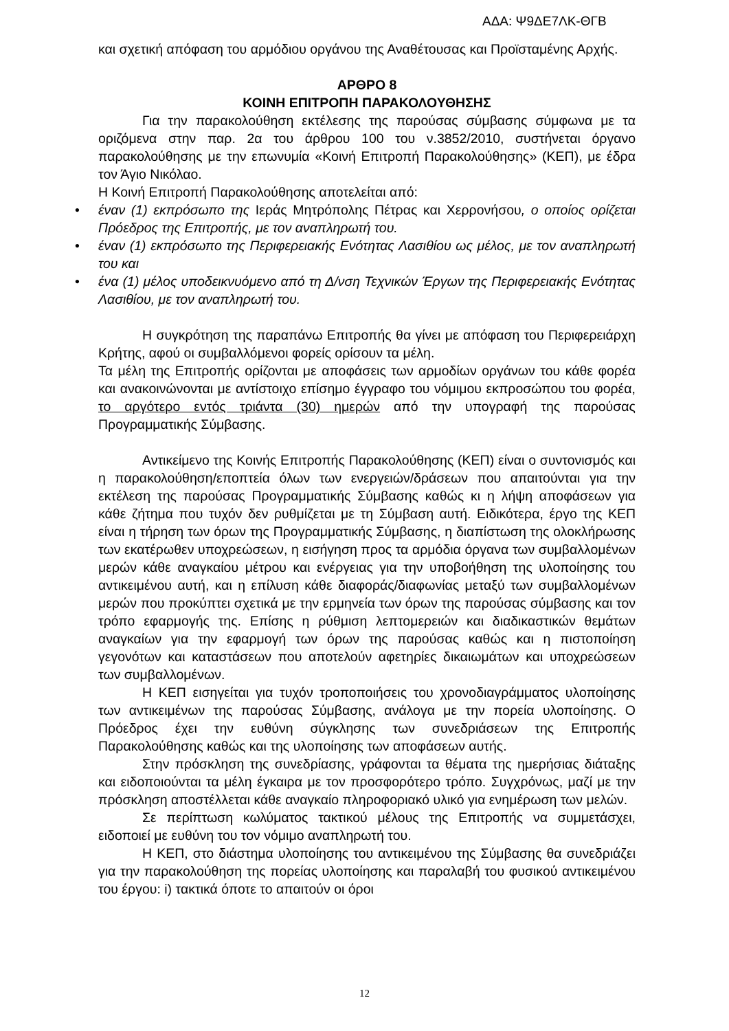ΑΔΑ: Ψ9ΔΕ7ΛΚ-ΘΓΒ
και σχετική απόφαση του αρμόδιου οργάνου της Αναθέτουσας και Προϊσταμένης Αρχής.
ΑΡΘΡΟ 8
ΚΟΙΝΗ ΕΠΙΤΡΟΠΗ ΠΑΡΑΚΟΛΟΥΘΗΣΗΣ
Για την παρακολούθηση εκτέλεσης της παρούσας σύμβασης σύμφωνα με τα οριζόμενα στην παρ. 2α του άρθρου 100 του ν.3852/2010, συστήνεται όργανο παρακολούθησης με την επωνυμία «Κοινή Επιτροπή Παρακολούθησης» (ΚΕΠ), με έδρα τον Άγιο Νικόλαο.
Η Κοινή Επιτροπή Παρακολούθησης αποτελείται από:
• έναν (1) εκπρόσωπο της Ιεράς Μητρόπολης Πέτρας και Χερρονήσου, ο οποίος ορίζεται Πρόεδρος της Επιτροπής, με τον αναπληρωτή του.
• έναν (1) εκπρόσωπο της Περιφερειακής Ενότητας Λασιθίου ως μέλος, με τον αναπληρωτή του και
• ένα (1) μέλος υποδεικνυόμενο από τη Δ/νση Τεχνικών Έργων της Περιφερειακής Ενότητας Λασιθίου, με τον αναπληρωτή του.
Η συγκρότηση της παραπάνω Επιτροπής θα γίνει με απόφαση του Περιφερειάρχη Κρήτης, αφού οι συμβαλλόμενοι φορείς ορίσουν τα μέλη.
Τα μέλη της Επιτροπής ορίζονται με αποφάσεις των αρμοδίων οργάνων του κάθε φορέα και ανακοινώνονται με αντίστοιχο επίσημο έγγραφο του νόμιμου εκπροσώπου του φορέα, το αργότερο εντός τριάντα (30) ημερών από την υπογραφή της παρούσας Προγραμματικής Σύμβασης.
Αντικείμενο της Κοινής Επιτροπής Παρακολούθησης (ΚΕΠ) είναι ο συντονισμός και η παρακολούθηση/εποπτεία όλων των ενεργειών/δράσεων που απαιτούνται για την εκτέλεση της παρούσας Προγραμματικής Σύμβασης καθώς κι η λήψη αποφάσεων για κάθε ζήτημα που τυχόν δεν ρυθμίζεται με τη Σύμβαση αυτή. Ειδικότερα, έργο της ΚΕΠ είναι η τήρηση των όρων της Προγραμματικής Σύμβασης, η διαπίστωση της ολοκλήρωσης των εκατέρωθεν υποχρεώσεων, η εισήγηση προς τα αρμόδια όργανα των συμβαλλομένων μερών κάθε αναγκαίου μέτρου και ενέργειας για την υποβοήθηση της υλοποίησης του αντικειμένου αυτή, και η επίλυση κάθε διαφοράς/διαφωνίας μεταξύ των συμβαλλομένων μερών που προκύπτει σχετικά με την ερμηνεία των όρων της παρούσας σύμβασης και τον τρόπο εφαρμογής της. Επίσης η ρύθμιση λεπτομερειών και διαδικαστικών θεμάτων αναγκαίων για την εφαρμογή των όρων της παρούσας καθώς και η πιστοποίηση γεγονότων και καταστάσεων που αποτελούν αφετηρίες δικαιωμάτων και υποχρεώσεων των συμβαλλομένων.
Η ΚΕΠ εισηγείται για τυχόν τροποποιήσεις του χρονοδιαγράμματος υλοποίησης των αντικειμένων της παρούσας Σύμβασης, ανάλογα με την πορεία υλοποίησης. Ο Πρόεδρος έχει την ευθύνη σύγκλησης των συνεδριάσεων της Επιτροπής Παρακολούθησης καθώς και της υλοποίησης των αποφάσεων αυτής.
Στην πρόσκληση της συνεδρίασης, γράφονται τα θέματα της ημερήσιας διάταξης και ειδοποιούνται τα μέλη έγκαιρα με τον προσφορότερο τρόπο. Συγχρόνως, μαζί με την πρόσκληση αποστέλλεται κάθε αναγκαίο πληροφοριακό υλικό για ενημέρωση των μελών.
Σε περίπτωση κωλύματος τακτικού μέλους της Επιτροπής να συμμετάσχει, ειδοποιεί με ευθύνη του τον νόμιμο αναπληρωτή του.
Η ΚΕΠ, στο διάστημα υλοποίησης του αντικειμένου της Σύμβασης θα συνεδριάζει για την παρακολούθηση της πορείας υλοποίησης και παραλαβή του φυσικού αντικειμένου του έργου: i) τακτικά όποτε το απαιτούν οι όροι
12